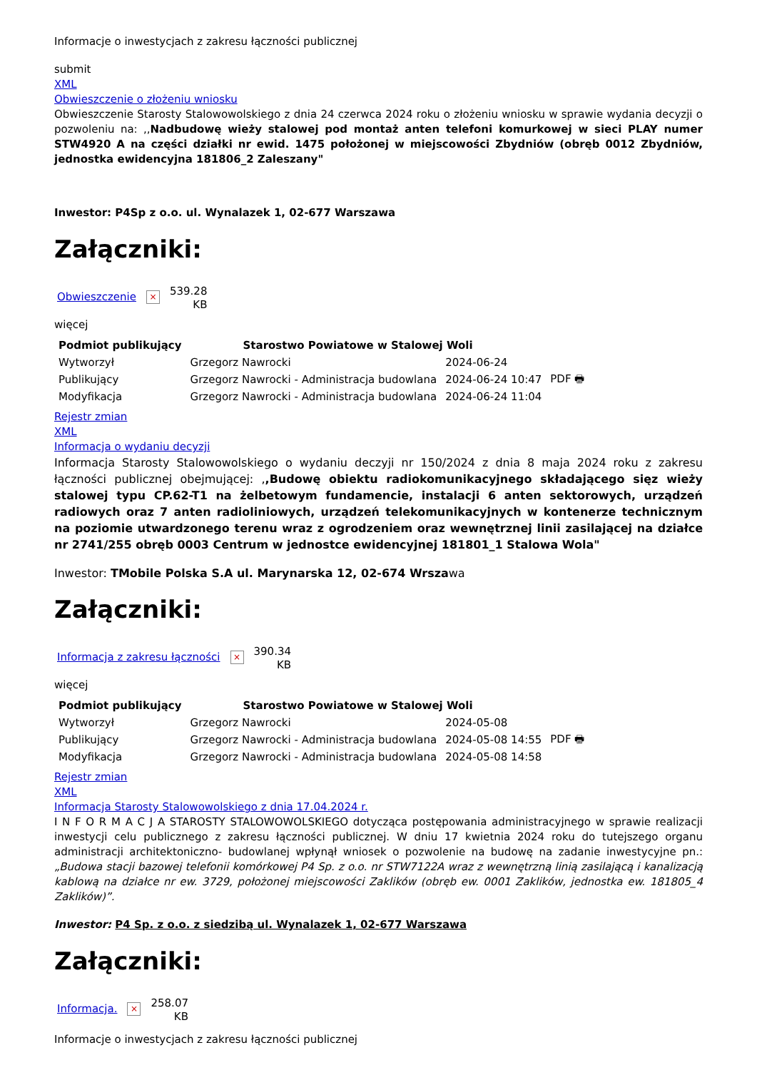Informacje o inwestycjach z zakresu łączności publicznej
submit
XML
Obwieszczenie o złożeniu wniosku
Obwieszczenie Starosty Stalowowolskiego z dnia 24 czerwca 2024 roku o złożeniu wniosku w sprawie wydania decyzji o pozwoleniu na: ,,Nadbudowę wieży stalowej pod montaż anten telefoni komurkowej w sieci PLAY numer STW4920 A na części działki nr ewid. 1475 położonej w miejscowości Zbydniów (obręb 0012 Zbydniów, jednostka ewidencyjna 181806_2 Zaleszany"
Inwestor: P4Sp z o.o. ul. Wynalazek 1, 02-677 Warszawa
Załączniki:
Obwieszczenie × 539.28
KB
więcej
| Podmiot publikujący | Starostwo Powiatowe w Stalowej Woli | | |
| Wytworzył | Grzegorz Nawrocki | 2024-06-24 | PDF 🖶 |
| Publikujący | Grzegorz Nawrocki - Administracja budowlana | 2024-06-24 10:47 | |
| Modyfikacja | Grzegorz Nawrocki - Administracja budowlana | 2024-06-24 11:04 | |
Rejestr zmian
XML
Informacja o wydaniu decyzji
Informacja Starosty Stalowowolskiego o wydaniu deczyji nr 150/2024 z dnia 8 maja 2024 roku z zakresu łączności publicznej obejmującej: ,,Budowę obiektu radiokomunikacyjnego składającego sięz wieży stalowej typu CP.62-T1 na żelbetowym fundamencie, instalacji 6 anten sektorowych, urządzeń radiowych oraz 7 anten radioliniowych, urządzeń telekomunikacyjnych w kontenerze technicznym na poziomie utwardzonego terenu wraz z ogrodzeniem oraz wewnętrznej linii zasilającej na działce nr 2741/255 obręb 0003 Centrum w jednostce ewidencyjnej 181801_1 Stalowa Wola"
Inwestor: TMobile Polska S.A ul. Marynarska 12, 02-674 Wrszawa
Załączniki:
Informacja z zakresu łączności × 390.34
KB
więcej
| Podmiot publikujący | Starostwo Powiatowe w Stalowej Woli | | |
| Wytworzył | Grzegorz Nawrocki | 2024-05-08 | PDF 🖶 |
| Publikujący | Grzegorz Nawrocki - Administracja budowlana | 2024-05-08 14:55 | |
| Modyfikacja | Grzegorz Nawrocki - Administracja budowlana | 2024-05-08 14:58 | |
Rejestr zmian
XML
Informacja Starosty Stalowowolskiego z dnia 17.04.2024 r.
I N F O R M A C J A STAROSTY STALOWOWOLSKIEGO dotycząca postępowania administracyjnego w sprawie realizacji inwestycji celu publicznego z zakresu łączności publicznej. W dniu 17 kwietnia 2024 roku do tutejszego organu administracji architektoniczno- budowlanej wpłynął wniosek o pozwolenie na budowę na zadanie inwestycyjne pn.: „Budowa stacji bazowej telefonii komórkowej P4 Sp. z o.o. nr STW7122A wraz z wewnętrzną linią zasilającą i kanalizacją kablową na działce nr ew. 3729, położonej miejscowości Zaklików (obręb ew. 0001 Zaklików, jednostka ew. 181805_4 Zaklików)”.
Inwestor: P4 Sp. z o.o. z siedzibą ul. Wynalazek 1, 02-677 Warszawa
Załączniki:
Informacja. × 258.07
KB
Informacje o inwestycjach z zakresu łączności publicznej